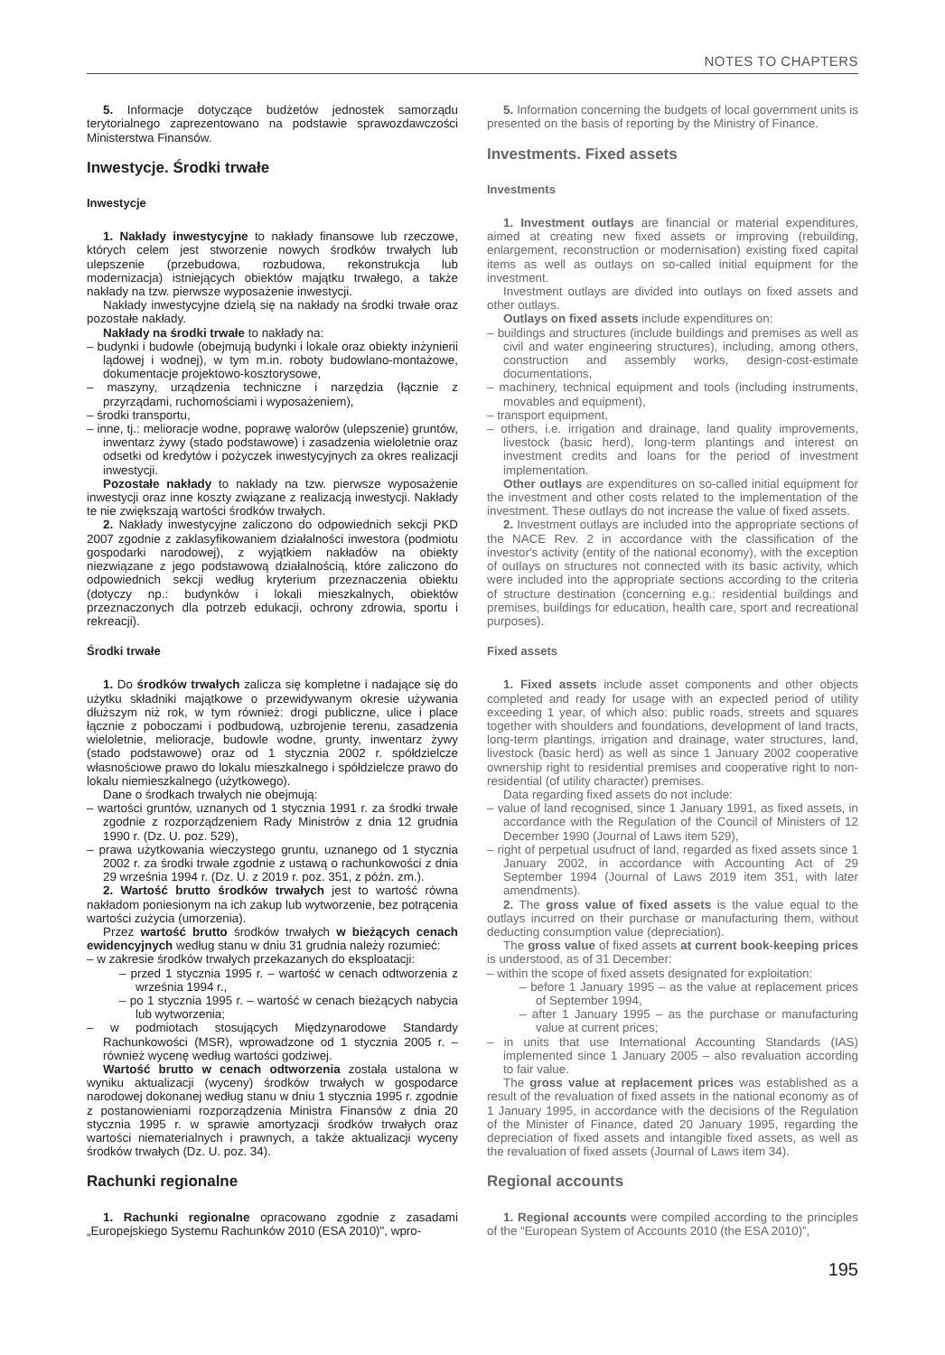NOTES TO CHAPTERS
5. Informacje dotyczące budżetów jednostek samorządu terytorialnego zaprezentowano na podstawie sprawozdawczości Ministerstwa Finansów.
Inwestycje. Środki trwałe
Inwestycje
1. Nakłady inwestycyjne to nakłady finansowe lub rzeczowe, których celem jest stworzenie nowych środków trwałych lub ulepszenie (przebudowa, rozbudowa, rekonstrukcja lub modernizacja) istniejących obiektów majątku trwałego, a także nakłady na tzw. pierwsze wyposażenie inwestycji.
Nakłady inwestycyjne dzielą się na nakłady na środki trwałe oraz pozostałe nakłady.
Nakłady na środki trwałe to nakłady na:
– budynki i budowle (obejmują budynki i lokale oraz obiekty inżynierii lądowej i wodnej), w tym m.in. roboty budowlano-montażowe, dokumentacje projektowo-kosztorysowe,
– maszyny, urządzenia techniczne i narzędzia (łącznie z przyrządami, ruchomościami i wyposażeniem),
– środki transportu,
– inne, tj.: melioracje wodne, poprawę walorów (ulepszenie) gruntów, inwentarz żywy (stado podstawowe) i zasadzenia wieloletnie oraz odsetki od kredytów i pożyczek inwestycyjnych za okres realizacji inwestycji.
Pozostałe nakłady to nakłady na tzw. pierwsze wyposażenie inwestycji oraz inne koszty związane z realizacją inwestycji. Nakłady te nie zwiększają wartości środków trwałych.
2. Nakłady inwestycyjne zaliczono do odpowiednich sekcji PKD 2007 zgodnie z zaklasyfikowaniem działalności inwestora (podmiotu gospodarki narodowej), z wyjątkiem nakładów na obiekty niezwiązane z jego podstawową działalnością, które zaliczono do odpowiednich sekcji według kryterium przeznaczenia obiektu (dotyczy np.: budynków i lokali mieszkalnych, obiektów przeznaczonych dla potrzeb edukacji, ochrony zdrowia, sportu i rekreacji).
Środki trwałe
1. Do środków trwałych zalicza się kompletne i nadające się do użytku składniki majątkowe o przewidywanym okresie używania dłuższym niż rok, w tym również: drogi publiczne, ulice i place łącznie z poboczami i podbudową, uzbrojenie terenu, zasadzenia wieloletnie, melioracje, budowle wodne, grunty, inwentarz żywy (stado podstawowe) oraz od 1 stycznia 2002 r. spółdzielcze własnościowe prawo do lokalu mieszkalnego i spółdzielcze prawo do lokalu niemieszkalnego (użytkowego).
Dane o środkach trwałych nie obejmują:
– wartości gruntów, uznanych od 1 stycznia 1991 r. za środki trwałe zgodnie z rozporządzeniem Rady Ministrów z dnia 12 grudnia 1990 r. (Dz. U. poz. 529),
– prawa użytkowania wieczystego gruntu, uznanego od 1 stycznia 2002 r. za środki trwałe zgodnie z ustawą o rachunkowości z dnia 29 września 1994 r. (Dz. U. z 2019 r. poz. 351, z późn. zm.).
2. Wartość brutto środków trwałych jest to wartość równa nakładom poniesionym na ich zakup lub wytworzenie, bez potrącenia wartości zużycia (umorzenia).
Przez wartość brutto środków trwałych w bieżących cenach ewidencyjnych według stanu w dniu 31 grudnia należy rozumieć:
– w zakresie środków trwałych przekazanych do eksploatacji:
– przed 1 stycznia 1995 r. – wartość w cenach odtworzenia z września 1994 r.,
– po 1 stycznia 1995 r. – wartość w cenach bieżących nabycia lub wytworzenia;
– w podmiotach stosujących Międzynarodowe Standardy Rachunkowości (MSR), wprowadzone od 1 stycznia 2005 r. – również wycenę według wartości godziwej.
Wartość brutto w cenach odtworzenia została ustalona w wyniku aktualizacji (wyceny) środków trwałych w gospodarce narodowej dokonanej według stanu w dniu 1 stycznia 1995 r. zgodnie z postanowieniami rozporządzenia Ministra Finansów z dnia 20 stycznia 1995 r. w sprawie amortyzacji środków trwałych oraz wartości niematerialnych i prawnych, a także aktualizacji wyceny środków trwałych (Dz. U. poz. 34).
Rachunki regionalne
1. Rachunki regionalne opracowano zgodnie z zasadami „Europejskiego Systemu Rachunków 2010 (ESA 2010)", wpro-
5. Information concerning the budgets of local government units is presented on the basis of reporting by the Ministry of Finance.
Investments. Fixed assets
Investments
1. Investment outlays are financial or material expenditures, aimed at creating new fixed assets or improving (rebuilding, enlargement, reconstruction or modernisation) existing fixed capital items as well as outlays on so-called initial equipment for the investment.
Investment outlays are divided into outlays on fixed assets and other outlays.
Outlays on fixed assets include expenditures on:
– buildings and structures (include buildings and premises as well as civil and water engineering structures), including, among others, construction and assembly works, design-cost-estimate documentations,
– machinery, technical equipment and tools (including instruments, movables and equipment),
– transport equipment,
– others, i.e. irrigation and drainage, land quality improvements, livestock (basic herd), long-term plantings and interest on investment credits and loans for the period of investment implementation.
Other outlays are expenditures on so-called initial equipment for the investment and other costs related to the implementation of the investment. These outlays do not increase the value of fixed assets.
2. Investment outlays are included into the appropriate sections of the NACE Rev. 2 in accordance with the classification of the investor's activity (entity of the national economy), with the exception of outlays on structures not connected with its basic activity, which were included into the appropriate sections according to the criteria of structure destination (concerning e.g.: residential buildings and premises, buildings for education, health care, sport and recreational purposes).
Fixed assets
1. Fixed assets include asset components and other objects completed and ready for usage with an expected period of utility exceeding 1 year, of which also: public roads, streets and squares together with shoulders and foundations, development of land tracts, long-term plantings, irrigation and drainage, water structures, land, livestock (basic herd) as well as since 1 January 2002 cooperative ownership right to residential premises and cooperative right to non-residential (of utility character) premises.
Data regarding fixed assets do not include:
– value of land recognised, since 1 January 1991, as fixed assets, in accordance with the Regulation of the Council of Ministers of 12 December 1990 (Journal of Laws item 529),
– right of perpetual usufruct of land, regarded as fixed assets since 1 January 2002, in accordance with Accounting Act of 29 September 1994 (Journal of Laws 2019 item 351, with later amendments).
2. The gross value of fixed assets is the value equal to the outlays incurred on their purchase or manufacturing them, without deducting consumption value (depreciation).
The gross value of fixed assets at current book-keeping prices is understood, as of 31 December:
– within the scope of fixed assets designated for exploitation:
– before 1 January 1995 – as the value at replacement prices of September 1994,
– after 1 January 1995 – as the purchase or manufacturing value at current prices;
– in units that use International Accounting Standards (IAS) implemented since 1 January 2005 – also revaluation according to fair value.
The gross value at replacement prices was established as a result of the revaluation of fixed assets in the national economy as of 1 January 1995, in accordance with the decisions of the Regulation of the Minister of Finance, dated 20 January 1995, regarding the depreciation of fixed assets and intangible fixed assets, as well as the revaluation of fixed assets (Journal of Laws item 34).
Regional accounts
1. Regional accounts were compiled according to the principles of the “European System of Accounts 2010 (the ESA 2010)”,
195